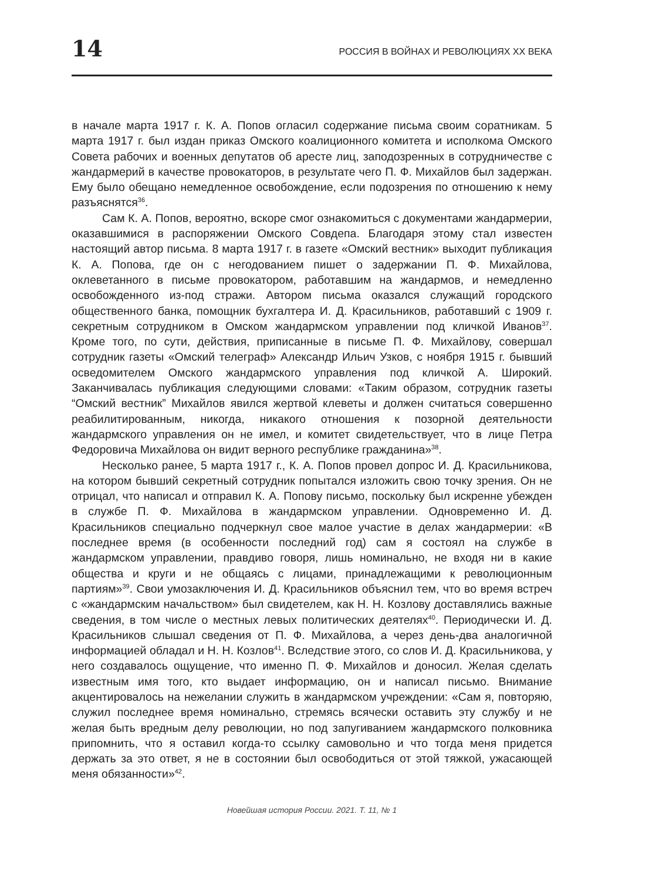14 РОССИЯ В ВОЙНАХ И РЕВОЛЮЦИЯХ ХХ ВЕКА
в начале марта 1917 г. К. А. Попов огласил содержание письма своим соратникам. 5 марта 1917 г. был издан приказ Омского коалиционного комитета и исполкома Омского Совета рабочих и военных депутатов об аресте лиц, заподозренных в сотрудничестве с жандармерий в качестве провокаторов, в результате чего П. Ф. Михайлов был задержан. Ему было обещано немедленное освобождение, если подозрения по отношению к нему разъяснятся<sup>36</sup>.
Сам К. А. Попов, вероятно, вскоре смог ознакомиться с документами жандармерии, оказавшимися в распоряжении Омского Совдепа. Благодаря этому стал известен настоящий автор письма. 8 марта 1917 г. в газете «Омский вестник» выходит публикация К. А. Попова, где он с негодованием пишет о задержании П. Ф. Михайлова, оклеветанного в письме провокатором, работавшим на жандармов, и немедленно освобожденного из-под стражи. Автором письма оказался служащий городского общественного банка, помощник бухгалтера И. Д. Красильников, работавший с 1909 г. секретным сотрудником в Омском жандармском управлении под кличкой Иванов<sup>37</sup>. Кроме того, по сути, действия, приписанные в письме П. Ф. Михайлову, совершал сотрудник газеты «Омский телеграф» Александр Ильич Узков, с ноября 1915 г. бывший осведомителем Омского жандармского управления под кличкой А. Широкий. Заканчивалась публикация следующими словами: «Таким образом, сотрудник газеты “Омский вестник” Михайлов явился жертвой клеветы и должен считаться совершенно реабилитированным, никогда, никакого отношения к позорной деятельности жандармского управления он не имел, и комитет свидетельствует, что в лице Петра Федоровича Михайлова он видит верного республике гражданина»<sup>38</sup>.
Несколько ранее, 5 марта 1917 г., К. А. Попов провел допрос И. Д. Красильникова, на котором бывший секретный сотрудник попытался изложить свою точку зрения. Он не отрицал, что написал и отправил К. А. Попову письмо, поскольку был искренне убежден в службе П. Ф. Михайлова в жандармском управлении. Одновременно И. Д. Красильников специально подчеркнул свое малое участие в делах жандармерии: «В последнее время (в особенности последний год) сам я состоял на службе в жандармском управлении, правдиво говоря, лишь номинально, не входя ни в какие общества и круги и не общаясь с лицами, принадлежащими к революционным партиям»<sup>39</sup>. Свои умозаключения И. Д. Красильников объяснил тем, что во время встреч с «жандармским начальством» был свидетелем, как Н. Н. Козлову доставлялись важные сведения, в том числе о местных левых политических деятелях<sup>40</sup>. Периодически И. Д. Красильников слышал сведения от П. Ф. Михайлова, а через день-два аналогичной информацией обладал и Н. Н. Козлов<sup>41</sup>. Вследствие этого, со слов И. Д. Красильникова, у него создавалось ощущение, что именно П. Ф. Михайлов и доносил. Желая сделать известным имя того, кто выдает информацию, он и написал письмо. Внимание акцентировалось на нежелании служить в жандармском учреждении: «Сам я, повторяю, служил последнее время номинально, стремясь всячески оставить эту службу и не желая быть вредным делу революции, но под запугиванием жандармского полковника припомнить, что я оставил когда-то ссылку самовольно и что тогда меня придется держать за это ответ, я не в состоянии был освободиться от этой тяжкой, ужасающей меня обязанности»<sup>42</sup>.
Новейшая история России. 2021. Т. 11, № 1